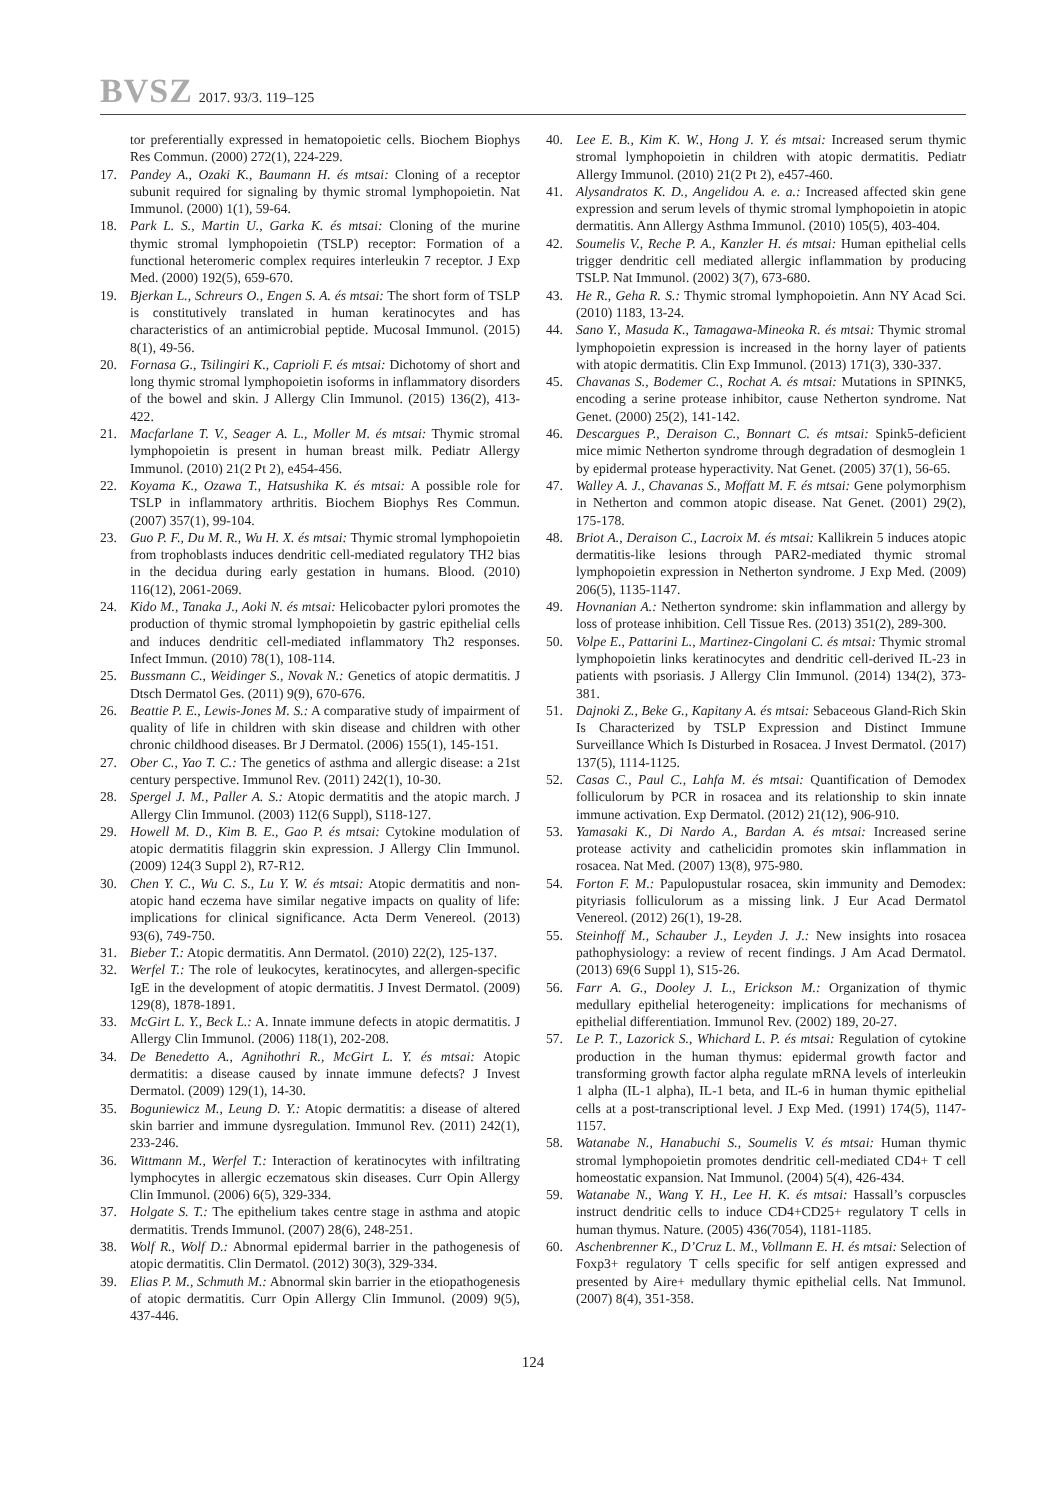BVSZ 2017. 93/3. 119–125
tor preferentially expressed in hematopoietic cells. Biochem Biophys Res Commun. (2000) 272(1), 224-229.
17. Pandey A., Ozaki K., Baumann H. és mtsai: Cloning of a receptor subunit required for signaling by thymic stromal lymphopoietin. Nat Immunol. (2000) 1(1), 59-64.
18. Park L. S., Martin U., Garka K. és mtsai: Cloning of the murine thymic stromal lymphopoietin (TSLP) receptor: Formation of a functional heteromeric complex requires interleukin 7 receptor. J Exp Med. (2000) 192(5), 659-670.
19. Bjerkan L., Schreurs O., Engen S. A. és mtsai: The short form of TSLP is constitutively translated in human keratinocytes and has characteristics of an antimicrobial peptide. Mucosal Immunol. (2015) 8(1), 49-56.
20. Fornasa G., Tsilingiri K., Caprioli F. és mtsai: Dichotomy of short and long thymic stromal lymphopoietin isoforms in inflammatory disorders of the bowel and skin. J Allergy Clin Immunol. (2015) 136(2), 413-422.
21. Macfarlane T. V., Seager A. L., Moller M. és mtsai: Thymic stromal lymphopoietin is present in human breast milk. Pediatr Allergy Immunol. (2010) 21(2 Pt 2), e454-456.
22. Koyama K., Ozawa T., Hatsushika K. és mtsai: A possible role for TSLP in inflammatory arthritis. Biochem Biophys Res Commun. (2007) 357(1), 99-104.
23. Guo P. F., Du M. R., Wu H. X. és mtsai: Thymic stromal lymphopoietin from trophoblasts induces dendritic cell-mediated regulatory TH2 bias in the decidua during early gestation in humans. Blood. (2010) 116(12), 2061-2069.
24. Kido M., Tanaka J., Aoki N. és mtsai: Helicobacter pylori promotes the production of thymic stromal lymphopoietin by gastric epithelial cells and induces dendritic cell-mediated inflammatory Th2 responses. Infect Immun. (2010) 78(1), 108-114.
25. Bussmann C., Weidinger S., Novak N.: Genetics of atopic dermatitis. J Dtsch Dermatol Ges. (2011) 9(9), 670-676.
26. Beattie P. E., Lewis-Jones M. S.: A comparative study of impairment of quality of life in children with skin disease and children with other chronic childhood diseases. Br J Dermatol. (2006) 155(1), 145-151.
27. Ober C., Yao T. C.: The genetics of asthma and allergic disease: a 21st century perspective. Immunol Rev. (2011) 242(1), 10-30.
28. Spergel J. M., Paller A. S.: Atopic dermatitis and the atopic march. J Allergy Clin Immunol. (2003) 112(6 Suppl), S118-127.
29. Howell M. D., Kim B. E., Gao P. és mtsai: Cytokine modulation of atopic dermatitis filaggrin skin expression. J Allergy Clin Immunol. (2009) 124(3 Suppl 2), R7-R12.
30. Chen Y. C., Wu C. S., Lu Y. W. és mtsai: Atopic dermatitis and non-atopic hand eczema have similar negative impacts on quality of life: implications for clinical significance. Acta Derm Venereol. (2013) 93(6), 749-750.
31. Bieber T.: Atopic dermatitis. Ann Dermatol. (2010) 22(2), 125-137.
32. Werfel T.: The role of leukocytes, keratinocytes, and allergen-specific IgE in the development of atopic dermatitis. J Invest Dermatol. (2009) 129(8), 1878-1891.
33. McGirt L. Y., Beck L.: A. Innate immune defects in atopic dermatitis. J Allergy Clin Immunol. (2006) 118(1), 202-208.
34. De Benedetto A., Agnihothri R., McGirt L. Y. és mtsai: Atopic dermatitis: a disease caused by innate immune defects? J Invest Dermatol. (2009) 129(1), 14-30.
35. Boguniewicz M., Leung D. Y.: Atopic dermatitis: a disease of altered skin barrier and immune dysregulation. Immunol Rev. (2011) 242(1), 233-246.
36. Wittmann M., Werfel T.: Interaction of keratinocytes with infiltrating lymphocytes in allergic eczematous skin diseases. Curr Opin Allergy Clin Immunol. (2006) 6(5), 329-334.
37. Holgate S. T.: The epithelium takes centre stage in asthma and atopic dermatitis. Trends Immunol. (2007) 28(6), 248-251.
38. Wolf R., Wolf D.: Abnormal epidermal barrier in the pathogenesis of atopic dermatitis. Clin Dermatol. (2012) 30(3), 329-334.
39. Elias P. M., Schmuth M.: Abnormal skin barrier in the etiopathogenesis of atopic dermatitis. Curr Opin Allergy Clin Immunol. (2009) 9(5), 437-446.
40. Lee E. B., Kim K. W., Hong J. Y. és mtsai: Increased serum thymic stromal lymphopoietin in children with atopic dermatitis. Pediatr Allergy Immunol. (2010) 21(2 Pt 2), e457-460.
41. Alysandratos K. D., Angelidou A. e. a.: Increased affected skin gene expression and serum levels of thymic stromal lymphopoietin in atopic dermatitis. Ann Allergy Asthma Immunol. (2010) 105(5), 403-404.
42. Soumelis V., Reche P. A., Kanzler H. és mtsai: Human epithelial cells trigger dendritic cell mediated allergic inflammation by producing TSLP. Nat Immunol. (2002) 3(7), 673-680.
43. He R., Geha R. S.: Thymic stromal lymphopoietin. Ann NY Acad Sci. (2010) 1183, 13-24.
44. Sano Y., Masuda K., Tamagawa-Mineoka R. és mtsai: Thymic stromal lymphopoietin expression is increased in the horny layer of patients with atopic dermatitis. Clin Exp Immunol. (2013) 171(3), 330-337.
45. Chavanas S., Bodemer C., Rochat A. és mtsai: Mutations in SPINK5, encoding a serine protease inhibitor, cause Netherton syndrome. Nat Genet. (2000) 25(2), 141-142.
46. Descargues P., Deraison C., Bonnart C. és mtsai: Spink5-deficient mice mimic Netherton syndrome through degradation of desmoglein 1 by epidermal protease hyperactivity. Nat Genet. (2005) 37(1), 56-65.
47. Walley A. J., Chavanas S., Moffatt M. F. és mtsai: Gene polymorphism in Netherton and common atopic disease. Nat Genet. (2001) 29(2), 175-178.
48. Briot A., Deraison C., Lacroix M. és mtsai: Kallikrein 5 induces atopic dermatitis-like lesions through PAR2-mediated thymic stromal lymphopoietin expression in Netherton syndrome. J Exp Med. (2009) 206(5), 1135-1147.
49. Hovnanian A.: Netherton syndrome: skin inflammation and allergy by loss of protease inhibition. Cell Tissue Res. (2013) 351(2), 289-300.
50. Volpe E., Pattarini L., Martinez-Cingolani C. és mtsai: Thymic stromal lymphopoietin links keratinocytes and dendritic cell-derived IL-23 in patients with psoriasis. J Allergy Clin Immunol. (2014) 134(2), 373-381.
51. Dajnoki Z., Beke G., Kapitany A. és mtsai: Sebaceous Gland-Rich Skin Is Characterized by TSLP Expression and Distinct Immune Surveillance Which Is Disturbed in Rosacea. J Invest Dermatol. (2017) 137(5), 1114-1125.
52. Casas C., Paul C., Lahfa M. és mtsai: Quantification of Demodex folliculorum by PCR in rosacea and its relationship to skin innate immune activation. Exp Dermatol. (2012) 21(12), 906-910.
53. Yamasaki K., Di Nardo A., Bardan A. és mtsai: Increased serine protease activity and cathelicidin promotes skin inflammation in rosacea. Nat Med. (2007) 13(8), 975-980.
54. Forton F. M.: Papulopustular rosacea, skin immunity and Demodex: pityriasis folliculorum as a missing link. J Eur Acad Dermatol Venereol. (2012) 26(1), 19-28.
55. Steinhoff M., Schauber J., Leyden J. J.: New insights into rosacea pathophysiology: a review of recent findings. J Am Acad Dermatol. (2013) 69(6 Suppl 1), S15-26.
56. Farr A. G., Dooley J. L., Erickson M.: Organization of thymic medullary epithelial heterogeneity: implications for mechanisms of epithelial differentiation. Immunol Rev. (2002) 189, 20-27.
57. Le P. T., Lazorick S., Whichard L. P. és mtsai: Regulation of cytokine production in the human thymus: epidermal growth factor and transforming growth factor alpha regulate mRNA levels of interleukin 1 alpha (IL-1 alpha), IL-1 beta, and IL-6 in human thymic epithelial cells at a post-transcriptional level. J Exp Med. (1991) 174(5), 1147-1157.
58. Watanabe N., Hanabuchi S., Soumelis V. és mtsai: Human thymic stromal lymphopoietin promotes dendritic cell-mediated CD4+ T cell homeostatic expansion. Nat Immunol. (2004) 5(4), 426-434.
59. Watanabe N., Wang Y. H., Lee H. K. és mtsai: Hassall’s corpuscles instruct dendritic cells to induce CD4+CD25+ regulatory T cells in human thymus. Nature. (2005) 436(7054), 1181-1185.
60. Aschenbrenner K., D’Cruz L. M., Vollmann E. H. és mtsai: Selection of Foxp3+ regulatory T cells specific for self antigen expressed and presented by Aire+ medullary thymic epithelial cells. Nat Immunol. (2007) 8(4), 351-358.
124